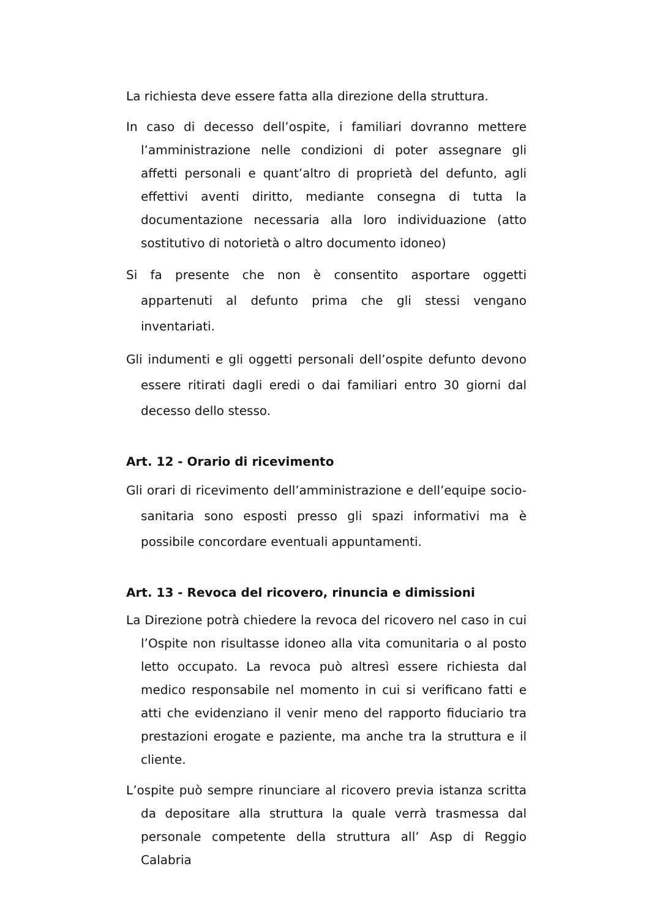La richiesta deve essere fatta alla direzione della struttura.
In caso di decesso dell’ospite, i familiari dovranno mettere l’amministrazione nelle condizioni di poter assegnare gli affetti personali e quant’altro di proprietà del defunto, agli effettivi aventi diritto, mediante consegna di tutta la documentazione necessaria alla loro individuazione (atto sostitutivo di notorietà o altro documento idoneo)
Si fa presente che non è consentito asportare oggetti appartenuti al defunto prima che gli stessi vengano inventariati.
Gli indumenti e gli oggetti personali dell’ospite defunto devono essere ritirati dagli eredi o dai familiari entro 30 giorni dal decesso dello stesso.
Art. 12 - Orario di ricevimento
Gli orari di ricevimento dell’amministrazione e dell’equipe socio-sanitaria sono esposti presso gli spazi informativi ma è possibile concordare eventuali appuntamenti.
Art. 13 - Revoca del ricovero, rinuncia e dimissioni
La Direzione potrà chiedere la revoca del ricovero nel caso in cui l’Ospite non risultasse idoneo alla vita comunitaria o al posto letto occupato. La revoca può altresì essere richiesta dal medico responsabile nel momento in cui si verificano fatti e atti che evidenziano il venir meno del rapporto fiduciario tra prestazioni erogate e paziente, ma anche tra la struttura e il cliente.
L’ospite può sempre rinunciare al ricovero previa istanza scritta da depositare alla struttura la quale verrà trasmessa dal personale competente della struttura all’ Asp di Reggio Calabria